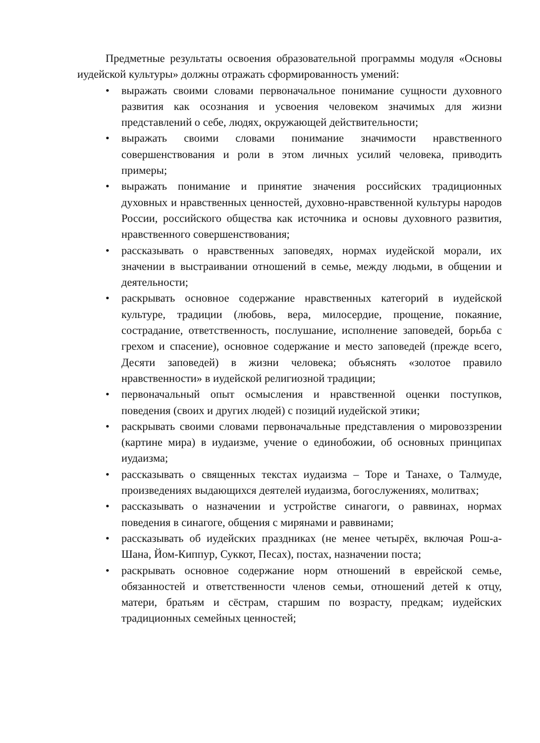Предметные результаты освоения образовательной программы модуля «Основы иудейской культуры» должны отражать сформированность умений:
• выражать своими словами первоначальное понимание сущности духовного развития как осознания и усвоения человеком значимых для жизни представлений о себе, людях, окружающей действительности;
• выражать своими словами понимание значимости нравственного совершенствования и роли в этом личных усилий человека, приводить примеры;
• выражать понимание и принятие значения российских традиционных духовных и нравственных ценностей, духовно-нравственной культуры народов России, российского общества как источника и основы духовного развития, нравственного совершенствования;
• рассказывать о нравственных заповедях, нормах иудейской морали, их значении в выстраивании отношений в семье, между людьми, в общении и деятельности;
• раскрывать основное содержание нравственных категорий в иудейской культуре, традиции (любовь, вера, милосердие, прощение, покаяние, сострадание, ответственность, послушание, исполнение заповедей, борьба с грехом и спасение), основное содержание и место заповедей (прежде всего, Десяти заповедей) в жизни человека; объяснять «золотое правило нравственности» в иудейской религиозной традиции;
• первоначальный опыт осмысления и нравственной оценки поступков, поведения (своих и других людей) с позиций иудейской этики;
• раскрывать своими словами первоначальные представления о мировоззрении (картине мира) в иудаизме, учение о единобожии, об основных принципах иудаизма;
• рассказывать о священных текстах иудаизма – Торе и Танахе, о Талмуде, произведениях выдающихся деятелей иудаизма, богослужениях, молитвах;
• рассказывать о назначении и устройстве синагоги, о раввинах, нормах поведения в синагоге, общения с мирянами и раввинами;
• рассказывать об иудейских праздниках (не менее четырёх, включая Рош-а-Шана, Йом-Киппур, Суккот, Песах), постах, назначении поста;
• раскрывать основное содержание норм отношений в еврейской семье, обязанностей и ответственности членов семьи, отношений детей к отцу, матери, братьям и сёстрам, старшим по возрасту, предкам; иудейских традиционных семейных ценностей;